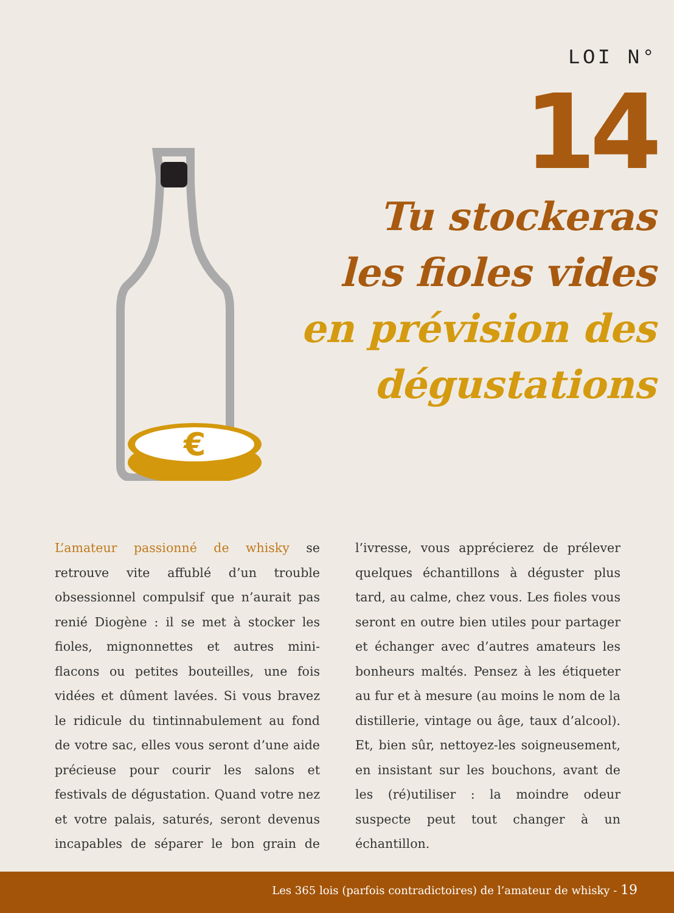LOI N°
14
Tu stockeras
les fioles vides
en prévision des
dégustations
€
L’amateur passionné de whisky se retrouve vite affublé d’un trouble obsessionnel compulsif que n’aurait pas renié Diogène : il se met à stocker les fioles, mignonnettes et autres mini-flacons ou petites bouteilles, une fois vidées et dûment lavées. Si vous bravez le ridicule du tintinnabulement au fond de votre sac, elles vous seront d’une aide précieuse pour courir les salons et festivals de dégustation. Quand votre nez et votre palais, saturés, seront devenus incapables de séparer le bon grain de l’ivresse, vous apprécierez de prélever quelques échantillons à déguster plus tard, au calme, chez vous. Les fioles vous seront en outre bien utiles pour partager et échanger avec d’autres amateurs les bonheurs maltés. Pensez à les étiqueter au fur et à mesure (au moins le nom de la distillerie, vintage ou âge, taux d’alcool). Et, bien sûr, nettoyez-les soigneusement, en insistant sur les bouchons, avant de les (ré)utiliser : la moindre odeur suspecte peut tout changer à un échantillon.
Les 365 lois (parfois contradictoires) de l’amateur de whisky - 19